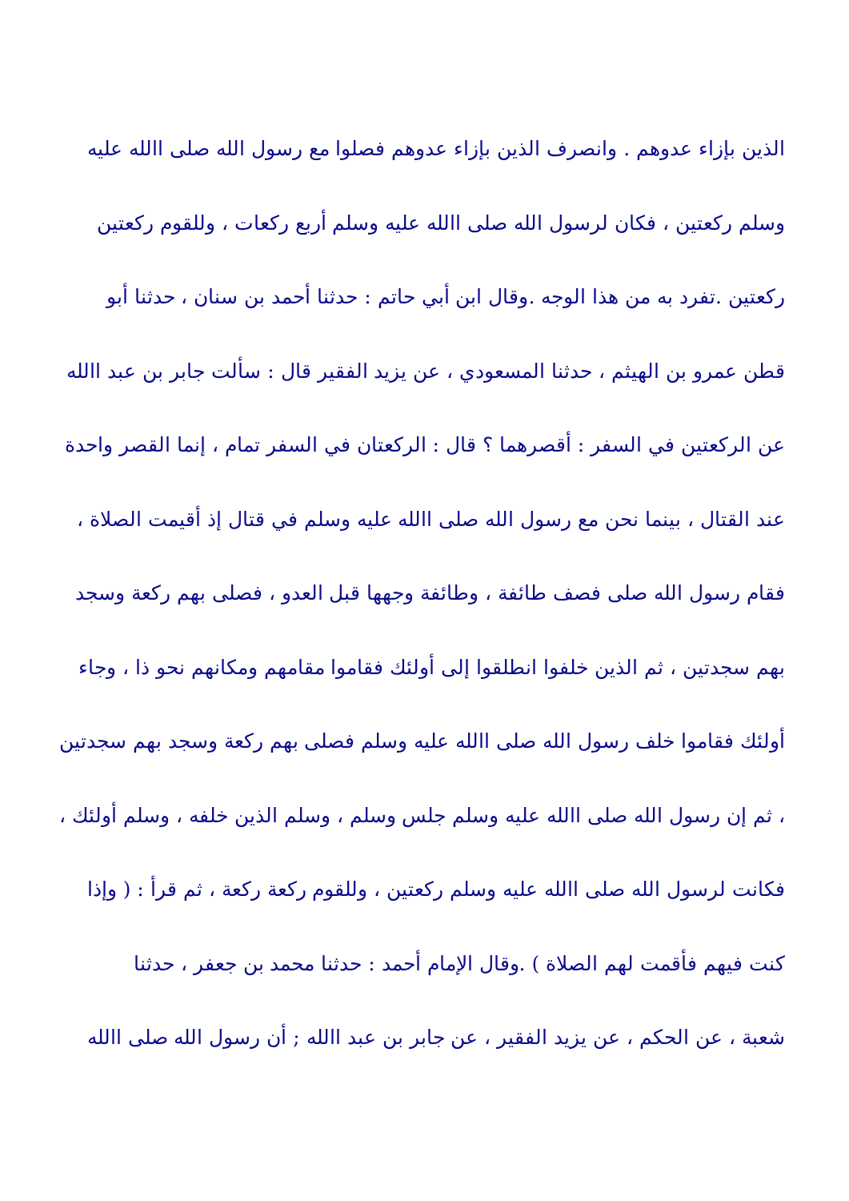الذين بإزاء عدوهم . وانصرف الذين بإزاء عدوهم فصلوا مع رسول الله صلى االله عليه
وسلم ركعتين ، فكان لرسول الله صلى االله عليه وسلم أربع ركعات ، وللقوم ركعتين
ركعتين .تفرد به من هذا الوجه .وقال ابن أبي حاتم : حدثنا أحمد بن سنان ، حدثنا أبو
قطن عمرو بن الهيثم ، حدثنا المسعودي ، عن يزيد الفقير قال : سألت جابر بن عبد االله
عن الركعتين في السفر : أقصرهما ؟ قال : الركعتان في السفر تمام ، إنما القصر واحدة
عند القتال ، بينما نحن مع رسول الله صلى االله عليه وسلم في قتال إذ أقيمت الصلاة ،
فقام رسول الله صلى فصف طائفة ، وطائفة وجهها قبل العدو ، فصلى بهم ركعة وسجد
بهم سجدتين ، ثم الذين خلفوا انطلقوا إلى أولئك فقاموا مقامهم ومكانهم نحو ذا ، وجاء
أولئك فقاموا خلف رسول الله صلى االله عليه وسلم فصلى بهم ركعة وسجد بهم سجدتين
، ثم إن رسول الله صلى االله عليه وسلم جلس وسلم ، وسلم الذين خلفه ، وسلم أولئك ،
فكانت لرسول الله صلى االله عليه وسلم ركعتين ، وللقوم ركعة ركعة ، ثم قرأ : ( وإذا
كنت فيهم فأقمت لهم الصلاة ) .وقال الإمام أحمد : حدثنا محمد بن جعفر ، حدثنا
شعبة ، عن الحكم ، عن يزيد الفقير ، عن جابر بن عبد االله ; أن رسول الله صلى االله